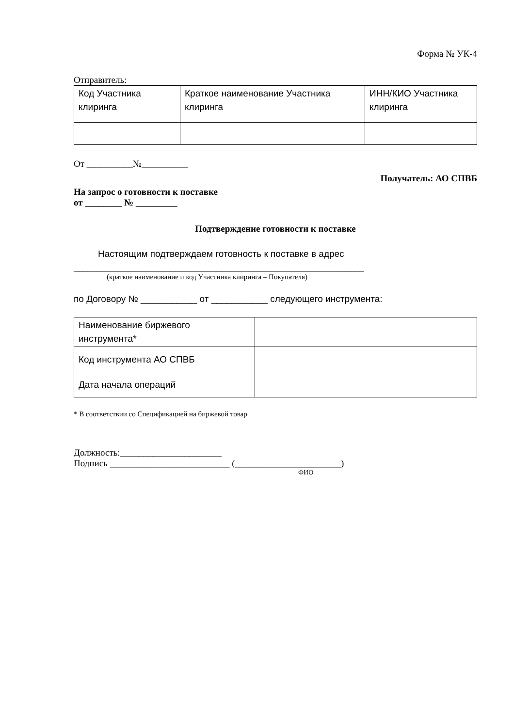Форма № УК-4
Отправитель:
| Код Участника клиринга | Краткое наименование Участника клиринга | ИНН/КИО Участника клиринга |
От __________№__________
Получатель: АО СПВБ
На запрос о готовности к поставке
от ________ № _________
Подтверждение готовности к поставке
Настоящим подтверждаем готовность к поставке в адрес
_______________________________________________________________
(краткое наименование и код Участника клиринга – Покупателя)
по Договору № ___________ от ___________ следующего инструмента:
| Наименование биржевого инструмента* | |
| Код инструмента АО СПВБ | |
| Дата начала операций | |
* В соответствии со Спецификацией на биржевой товар
Должность:______________________
Подпись __________________________ (_______________________)
ФИО